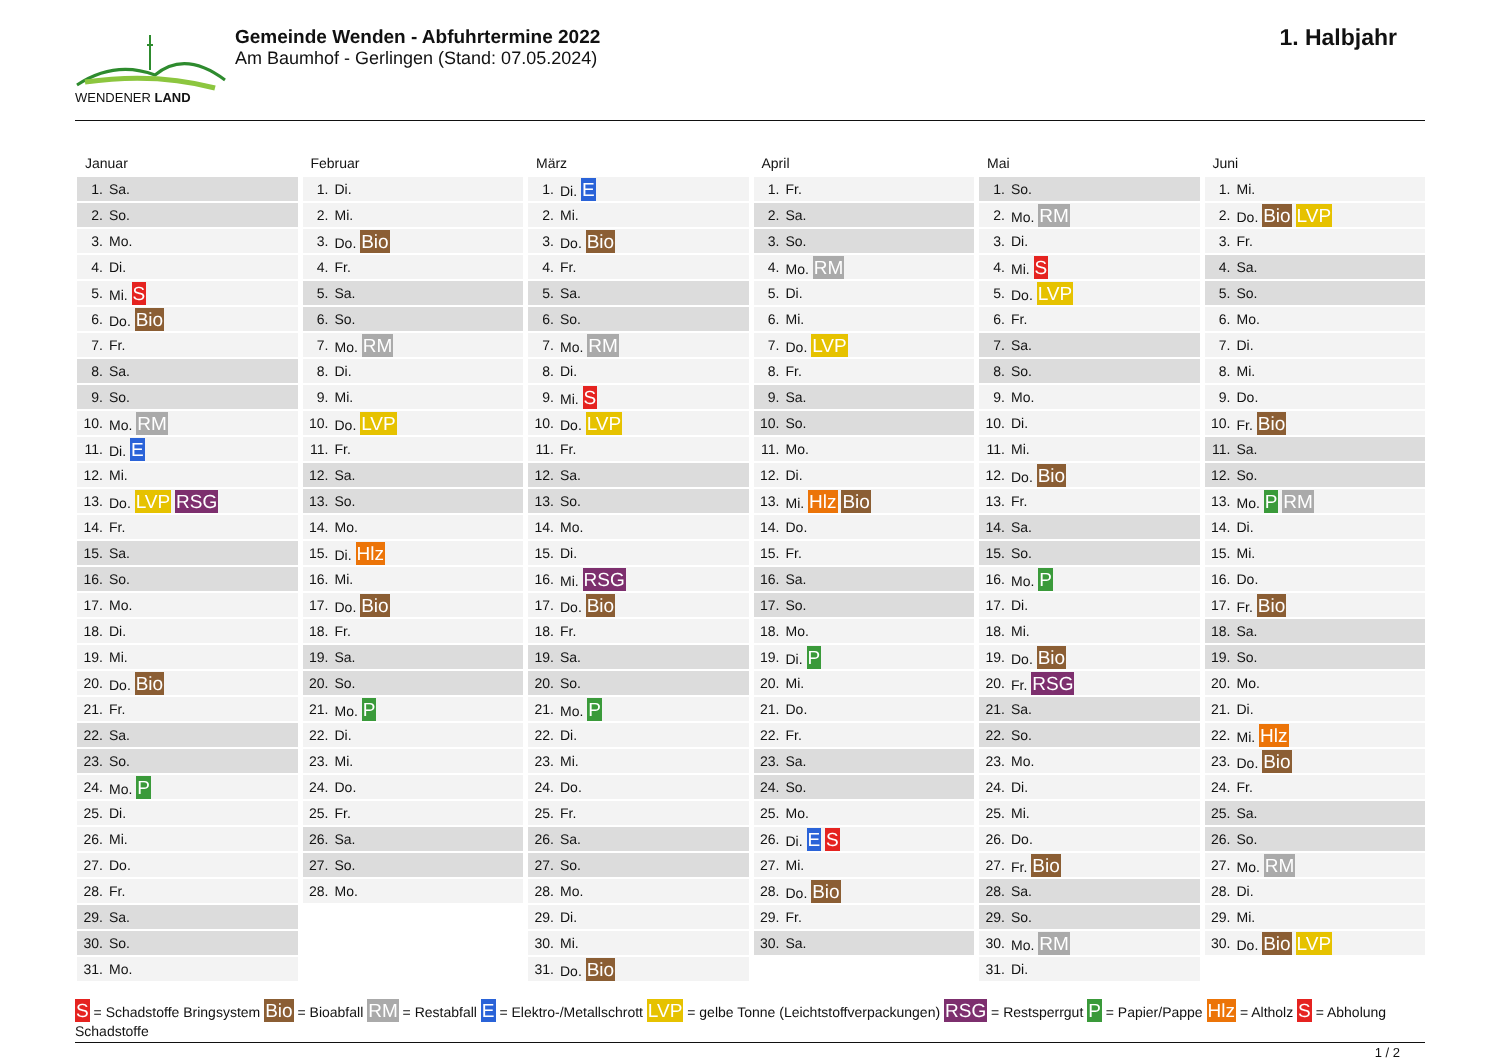WENDENER LAND
Gemeinde Wenden - Abfuhrtermine 2022
Am Baumhof - Gerlingen (Stand: 07.05.2024)
1. Halbjahr
Januar
| 1. | Sa. |
| 2. | So. |
| 3. | Mo. |
| 4. | Di. |
| 5. | Mi. S |
| 6. | Do. Bio |
| 7. | Fr. |
| 8. | Sa. |
| 9. | So. |
| 10. | Mo. RM |
| 11. | Di. E |
| 12. | Mi. |
| 13. | Do. LVP RSG |
| 14. | Fr. |
| 15. | Sa. |
| 16. | So. |
| 17. | Mo. |
| 18. | Di. |
| 19. | Mi. |
| 20. | Do. Bio |
| 21. | Fr. |
| 22. | Sa. |
| 23. | So. |
| 24. | Mo. P |
| 25. | Di. |
| 26. | Mi. |
| 27. | Do. |
| 28. | Fr. |
| 29. | Sa. |
| 30. | So. |
| 31. | Mo. |
Februar
| 1. | Di. |
| 2. | Mi. |
| 3. | Do. Bio |
| 4. | Fr. |
| 5. | Sa. |
| 6. | So. |
| 7. | Mo. RM |
| 8. | Di. |
| 9. | Mi. |
| 10. | Do. LVP |
| 11. | Fr. |
| 12. | Sa. |
| 13. | So. |
| 14. | Mo. |
| 15. | Di. Hlz |
| 16. | Mi. |
| 17. | Do. Bio |
| 18. | Fr. |
| 19. | Sa. |
| 20. | So. |
| 21. | Mo. P |
| 22. | Di. |
| 23. | Mi. |
| 24. | Do. |
| 25. | Fr. |
| 26. | Sa. |
| 27. | So. |
| 28. | Mo. |
März
| 1. | Di. E |
| 2. | Mi. |
| 3. | Do. Bio |
| 4. | Fr. |
| 5. | Sa. |
| 6. | So. |
| 7. | Mo. RM |
| 8. | Di. |
| 9. | Mi. S |
| 10. | Do. LVP |
| 11. | Fr. |
| 12. | Sa. |
| 13. | So. |
| 14. | Mo. |
| 15. | Di. |
| 16. | Mi. RSG |
| 17. | Do. Bio |
| 18. | Fr. |
| 19. | Sa. |
| 20. | So. |
| 21. | Mo. P |
| 22. | Di. |
| 23. | Mi. |
| 24. | Do. |
| 25. | Fr. |
| 26. | Sa. |
| 27. | So. |
| 28. | Mo. |
| 29. | Di. |
| 30. | Mi. |
| 31. | Do. Bio |
April
| 1. | Fr. |
| 2. | Sa. |
| 3. | So. |
| 4. | Mo. RM |
| 5. | Di. |
| 6. | Mi. |
| 7. | Do. LVP |
| 8. | Fr. |
| 9. | Sa. |
| 10. | So. |
| 11. | Mo. |
| 12. | Di. |
| 13. | Mi. Hlz Bio |
| 14. | Do. |
| 15. | Fr. |
| 16. | Sa. |
| 17. | So. |
| 18. | Mo. |
| 19. | Di. P |
| 20. | Mi. |
| 21. | Do. |
| 22. | Fr. |
| 23. | Sa. |
| 24. | So. |
| 25. | Mo. |
| 26. | Di. E S |
| 27. | Mi. |
| 28. | Do. Bio |
| 29. | Fr. |
| 30. | Sa. |
Mai
| 1. | So. |
| 2. | Mo. RM |
| 3. | Di. |
| 4. | Mi. S |
| 5. | Do. LVP |
| 6. | Fr. |
| 7. | Sa. |
| 8. | So. |
| 9. | Mo. |
| 10. | Di. |
| 11. | Mi. |
| 12. | Do. Bio |
| 13. | Fr. |
| 14. | Sa. |
| 15. | So. |
| 16. | Mo. P |
| 17. | Di. |
| 18. | Mi. |
| 19. | Do. Bio |
| 20. | Fr. RSG |
| 21. | Sa. |
| 22. | So. |
| 23. | Mo. |
| 24. | Di. |
| 25. | Mi. |
| 26. | Do. |
| 27. | Fr. Bio |
| 28. | Sa. |
| 29. | So. |
| 30. | Mo. RM |
| 31. | Di. |
Juni
| 1. | Mi. |
| 2. | Do. Bio LVP |
| 3. | Fr. |
| 4. | Sa. |
| 5. | So. |
| 6. | Mo. |
| 7. | Di. |
| 8. | Mi. |
| 9. | Do. |
| 10. | Fr. Bio |
| 11. | Sa. |
| 12. | So. |
| 13. | Mo. P RM |
| 14. | Di. |
| 15. | Mi. |
| 16. | Do. |
| 17. | Fr. Bio |
| 18. | Sa. |
| 19. | So. |
| 20. | Mo. |
| 21. | Di. |
| 22. | Mi. Hlz |
| 23. | Do. Bio |
| 24. | Fr. |
| 25. | Sa. |
| 26. | So. |
| 27. | Mo. RM |
| 28. | Di. |
| 29. | Mi. |
| 30. | Do. Bio LVP |
S = Schadstoffe Bringsystem Bio = Bioabfall RM = Restabfall E = Elektro-/Metallschrott LVP = gelbe Tonne (Leichtstoffverpackungen) RSG = Restsperrgut P = Papier/Pappe Hlz = Altholz S = Abholung Schadstoffe
1 / 2